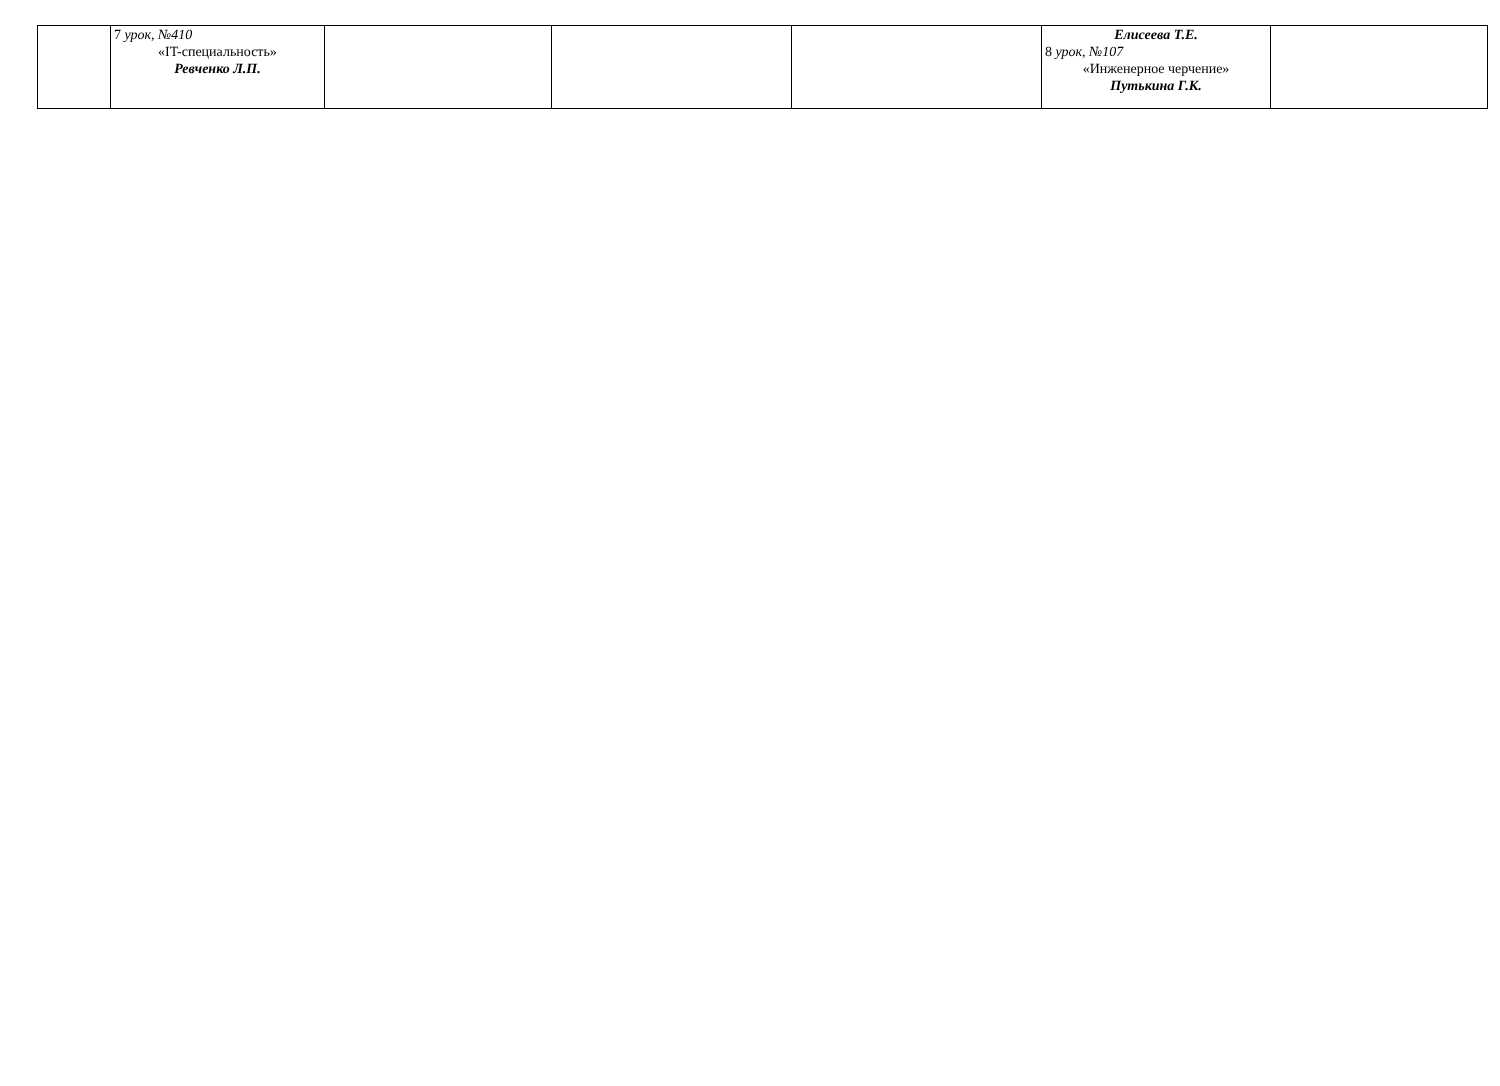| | 7 урок, №410 «IT-специальность» Ревченко Л.П. | | | | Елисеева Т.Е. 8 урок, №107 «Инженерное черчение» Путькина Г.К. | |